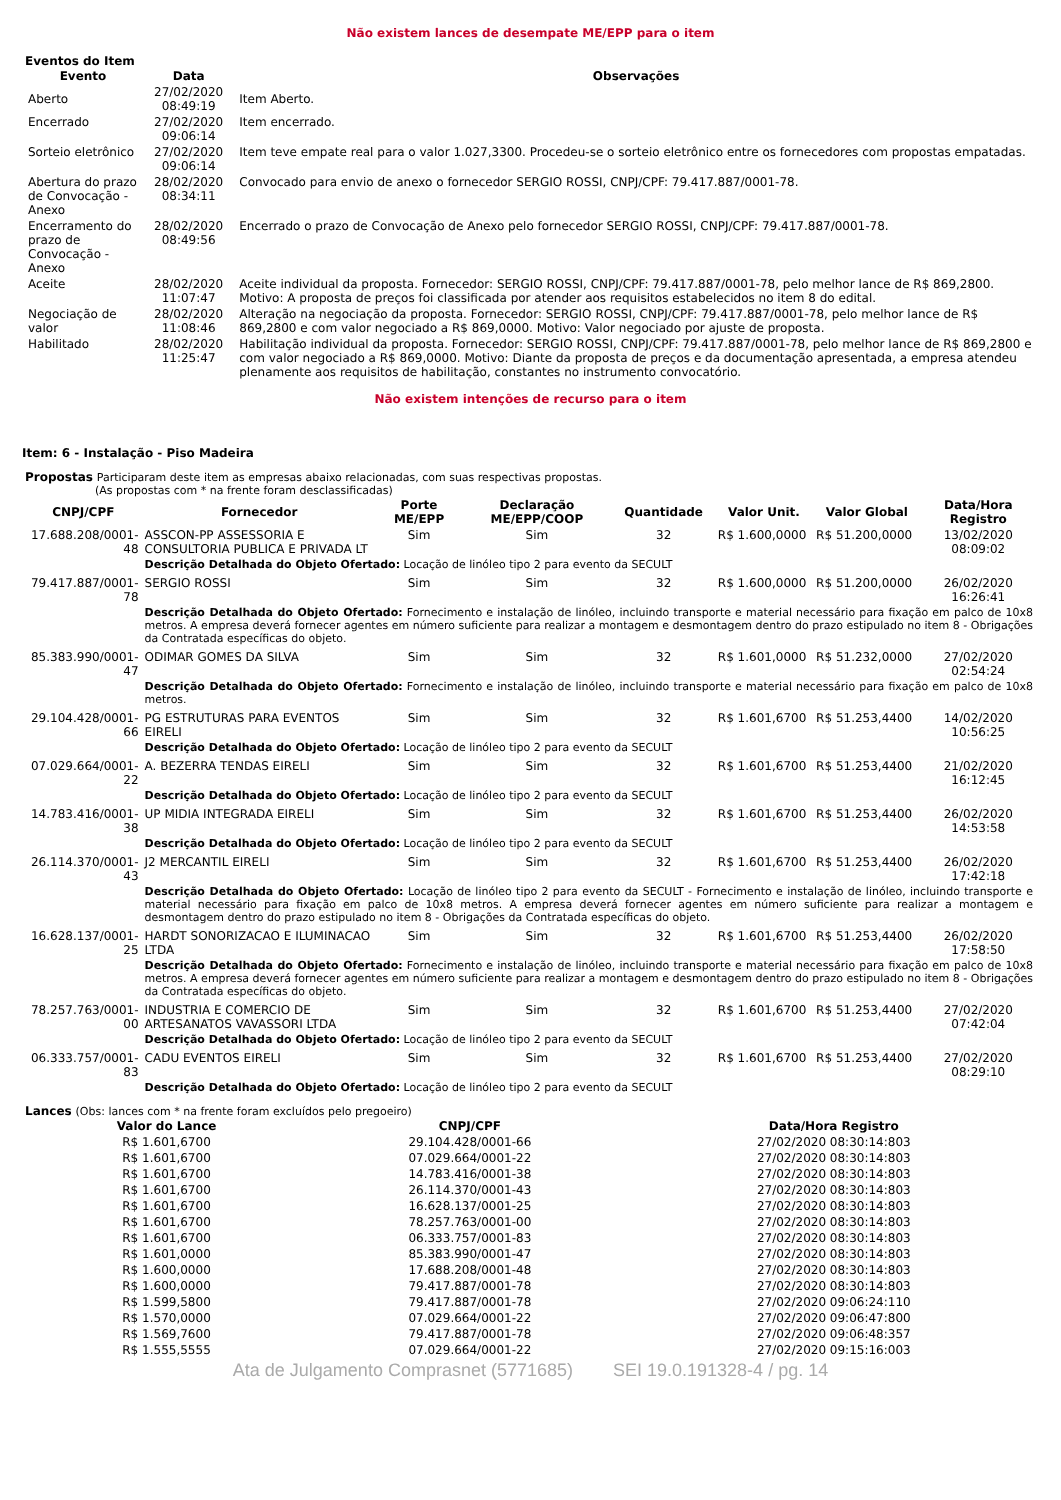Não existem lances de desempate ME/EPP para o item
Eventos do Item
| Evento | Data | Observações |
| --- | --- | --- |
| Aberto | 27/02/2020 08:49:19 | Item Aberto. |
| Encerrado | 27/02/2020 09:06:14 | Item encerrado. |
| Sorteio eletrônico | 27/02/2020 09:06:14 | Item teve empate real para o valor 1.027,3300. Procedeu-se o sorteio eletrônico entre os fornecedores com propostas empatadas. |
| Abertura do prazo de Convocação - Anexo | 28/02/2020 08:34:11 | Convocado para envio de anexo o fornecedor SERGIO ROSSI, CNPJ/CPF: 79.417.887/0001-78. |
| Encerramento do prazo de Convocação - Anexo | 28/02/2020 08:49:56 | Encerrado o prazo de Convocação de Anexo pelo fornecedor SERGIO ROSSI, CNPJ/CPF: 79.417.887/0001-78. |
| Aceite | 28/02/2020 11:07:47 | Aceite individual da proposta. Fornecedor: SERGIO ROSSI, CNPJ/CPF: 79.417.887/0001-78, pelo melhor lance de R$ 869,2800. Motivo: A proposta de preços foi classificada por atender aos requisitos estabelecidos no item 8 do edital. |
| Negociação de valor | 28/02/2020 11:08:46 | Alteração na negociação da proposta. Fornecedor: SERGIO ROSSI, CNPJ/CPF: 79.417.887/0001-78, pelo melhor lance de R$ 869,2800 e com valor negociado a R$ 869,0000. Motivo: Valor negociado por ajuste de proposta. |
| Habilitado | 28/02/2020 11:25:47 | Habilitação individual da proposta. Fornecedor: SERGIO ROSSI, CNPJ/CPF: 79.417.887/0001-78, pelo melhor lance de R$ 869,2800 e com valor negociado a R$ 869,0000. Motivo: Diante da proposta de preços e da documentação apresentada, a empresa atendeu plenamente aos requisitos de habilitação, constantes no instrumento convocatório. |
Não existem intenções de recurso para o item
Item: 6 - Instalação - Piso Madeira
Propostas Participaram deste item as empresas abaixo relacionadas, com suas respectivas propostas.
(As propostas com * na frente foram desclassificadas)
| CNPJ/CPF | Fornecedor | Porte ME/EPP | Declaração ME/EPP/COOP | Quantidade | Valor Unit. | Valor Global | Data/Hora Registro |
| --- | --- | --- | --- | --- | --- | --- | --- |
| 17.688.208/0001-48 | ASSCON-PP ASSESSORIA E CONSULTORIA PUBLICA E PRIVADA LT | Sim | Sim | 32 | R$ 1.600,0000 | R$ 51.200,0000 | 13/02/2020 08:09:02 |
| | Descrição Detalhada do Objeto Ofertado: Locação de linóleo tipo 2 para evento da SECULT | | | | | | |
| 79.417.887/0001-78 | SERGIO ROSSI | Sim | Sim | 32 | R$ 1.600,0000 | R$ 51.200,0000 | 26/02/2020 16:26:41 |
| | Descrição Detalhada do Objeto Ofertado: Fornecimento e instalação de linóleo, incluindo transporte e material necessário para fixação em palco de 10x8 metros. A empresa deverá fornecer agentes em número suficiente para realizar a montagem e desmontagem dentro do prazo estipulado no item 8 - Obrigações da Contratada específicas do objeto. | | | | | | |
| 85.383.990/0001-47 | ODIMAR GOMES DA SILVA | Sim | Sim | 32 | R$ 1.601,0000 | R$ 51.232,0000 | 27/02/2020 02:54:24 |
| | Descrição Detalhada do Objeto Ofertado: Fornecimento e instalação de linóleo, incluindo transporte e material necessário para fixação em palco de 10x8 metros. | | | | | | |
| 29.104.428/0001-66 | PG ESTRUTURAS PARA EVENTOS EIRELI | Sim | Sim | 32 | R$ 1.601,6700 | R$ 51.253,4400 | 14/02/2020 10:56:25 |
| | Descrição Detalhada do Objeto Ofertado: Locação de linóleo tipo 2 para evento da SECULT | | | | | | |
| 07.029.664/0001-22 | A. BEZERRA TENDAS EIRELI | Sim | Sim | 32 | R$ 1.601,6700 | R$ 51.253,4400 | 21/02/2020 16:12:45 |
| | Descrição Detalhada do Objeto Ofertado: Locação de linóleo tipo 2 para evento da SECULT | | | | | | |
| 14.783.416/0001-38 | UP MIDIA INTEGRADA EIRELI | Sim | Sim | 32 | R$ 1.601,6700 | R$ 51.253,4400 | 26/02/2020 14:53:58 |
| | Descrição Detalhada do Objeto Ofertado: Locação de linóleo tipo 2 para evento da SECULT | | | | | | |
| 26.114.370/0001-43 | J2 MERCANTIL EIRELI | Sim | Sim | 32 | R$ 1.601,6700 | R$ 51.253,4400 | 26/02/2020 17:42:18 |
| | Descrição Detalhada do Objeto Ofertado: Locação de linóleo tipo 2 para evento da SECULT - Fornecimento e instalação de linóleo, incluindo transporte e material necessário para fixação em palco de 10x8 metros. A empresa deverá fornecer agentes em número suficiente para realizar a montagem e desmontagem dentro do prazo estipulado no item 8 - Obrigações da Contratada específicas do objeto. | | | | | | |
| 16.628.137/0001-25 | HARDT SONORIZACAO E ILUMINACAO LTDA | Sim | Sim | 32 | R$ 1.601,6700 | R$ 51.253,4400 | 26/02/2020 17:58:50 |
| | Descrição Detalhada do Objeto Ofertado: Fornecimento e instalação de linóleo, incluindo transporte e material necessário para fixação em palco de 10x8 metros. A empresa deverá fornecer agentes em número suficiente para realizar a montagem e desmontagem dentro do prazo estipulado no item 8 - Obrigações da Contratada específicas do objeto. | | | | | | |
| 78.257.763/0001-00 | INDUSTRIA E COMERCIO DE ARTESANATOS VAVASSORI LTDA | Sim | Sim | 32 | R$ 1.601,6700 | R$ 51.253,4400 | 27/02/2020 07:42:04 |
| | Descrição Detalhada do Objeto Ofertado: Locação de linóleo tipo 2 para evento da SECULT | | | | | | |
| 06.333.757/0001-83 | CADU EVENTOS EIRELI | Sim | Sim | 32 | R$ 1.601,6700 | R$ 51.253,4400 | 27/02/2020 08:29:10 |
| | Descrição Detalhada do Objeto Ofertado: Locação de linóleo tipo 2 para evento da SECULT | | | | | | |
Lances (Obs: lances com * na frente foram excluídos pelo pregoeiro)
| Valor do Lance | CNPJ/CPF | Data/Hora Registro |
| --- | --- | --- |
| R$ 1.601,6700 | 29.104.428/0001-66 | 27/02/2020 08:30:14:803 |
| R$ 1.601,6700 | 07.029.664/0001-22 | 27/02/2020 08:30:14:803 |
| R$ 1.601,6700 | 14.783.416/0001-38 | 27/02/2020 08:30:14:803 |
| R$ 1.601,6700 | 26.114.370/0001-43 | 27/02/2020 08:30:14:803 |
| R$ 1.601,6700 | 16.628.137/0001-25 | 27/02/2020 08:30:14:803 |
| R$ 1.601,6700 | 78.257.763/0001-00 | 27/02/2020 08:30:14:803 |
| R$ 1.601,6700 | 06.333.757/0001-83 | 27/02/2020 08:30:14:803 |
| R$ 1.601,0000 | 85.383.990/0001-47 | 27/02/2020 08:30:14:803 |
| R$ 1.600,0000 | 17.688.208/0001-48 | 27/02/2020 08:30:14:803 |
| R$ 1.600,0000 | 79.417.887/0001-78 | 27/02/2020 08:30:14:803 |
| R$ 1.599,5800 | 79.417.887/0001-78 | 27/02/2020 09:06:24:110 |
| R$ 1.570,0000 | 07.029.664/0001-22 | 27/02/2020 09:06:47:800 |
| R$ 1.569,7600 | 79.417.887/0001-78 | 27/02/2020 09:06:48:357 |
| R$ 1.555,5555 | 07.029.664/0001-22 | 27/02/2020 09:15:16:003 |
Ata de Julgamento Comprasnet (5771685) SEI 19.0.191328-4 / pg. 14